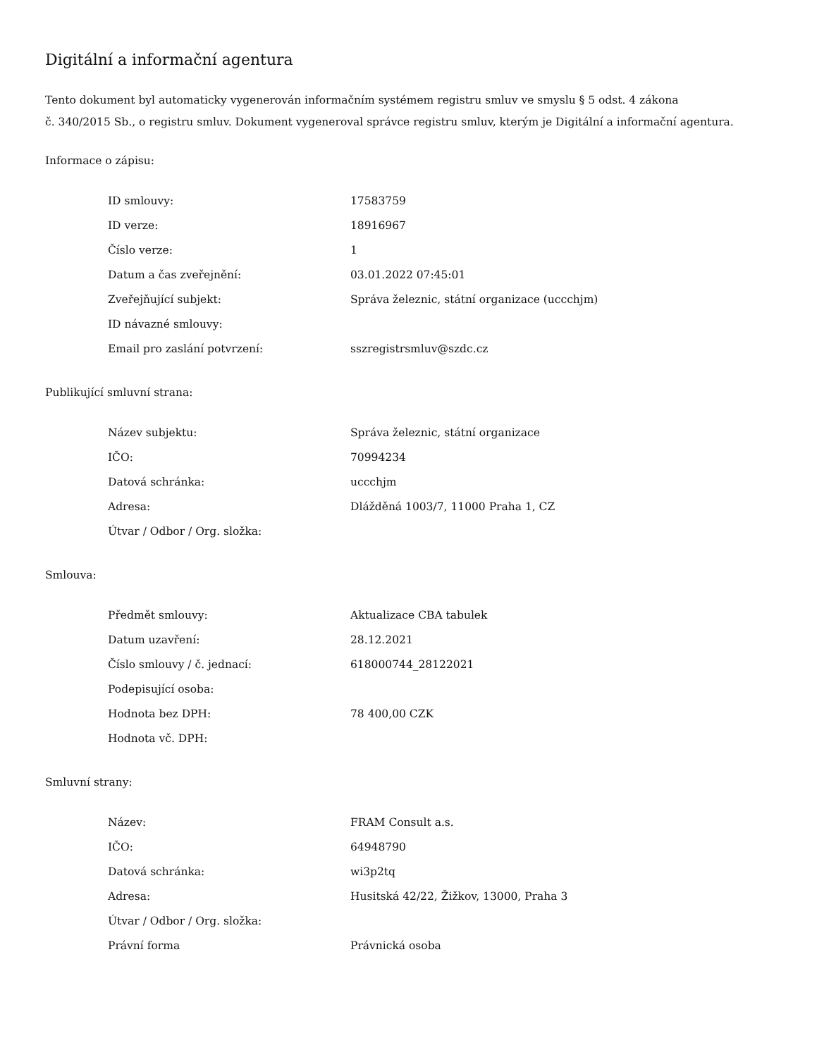Digitální a informační agentura
Tento dokument byl automaticky vygenerován informačním systémem registru smluv ve smyslu § 5 odst. 4 zákona
č. 340/2015 Sb., o registru smluv. Dokument vygeneroval správce registru smluv, kterým je Digitální a informační agentura.
Informace o zápisu:
| ID smlouvy: | 17583759 |
| ID verze: | 18916967 |
| Číslo verze: | 1 |
| Datum a čas zveřejnění: | 03.01.2022 07:45:01 |
| Zveřejňující subjekt: | Správa železnic, státní organizace (uccchjm) |
| ID návazné smlouvy: | |
| Email pro zaslání potvrzení: | sszregistrsmluv@szdc.cz |
Publikující smluvní strana:
| Název subjektu: | Správa železnic, státní organizace |
| IČO: | 70994234 |
| Datová schránka: | uccchjm |
| Adresa: | Dlážděná 1003/7, 11000 Praha 1, CZ |
| Útvar / Odbor / Org. složka: | |
Smlouva:
| Předmět smlouvy: | Aktualizace CBA tabulek |
| Datum uzavření: | 28.12.2021 |
| Číslo smlouvy / č. jednací: | 618000744_28122021 |
| Podepisující osoba: | |
| Hodnota bez DPH: | 78 400,00 CZK |
| Hodnota vč. DPH: | |
Smluvní strany:
| Název: | FRAM Consult a.s. |
| IČO: | 64948790 |
| Datová schránka: | wi3p2tq |
| Adresa: | Husitská 42/22, Žižkov, 13000, Praha 3 |
| Útvar / Odbor / Org. složka: | |
| Právní forma | Právnická osoba |